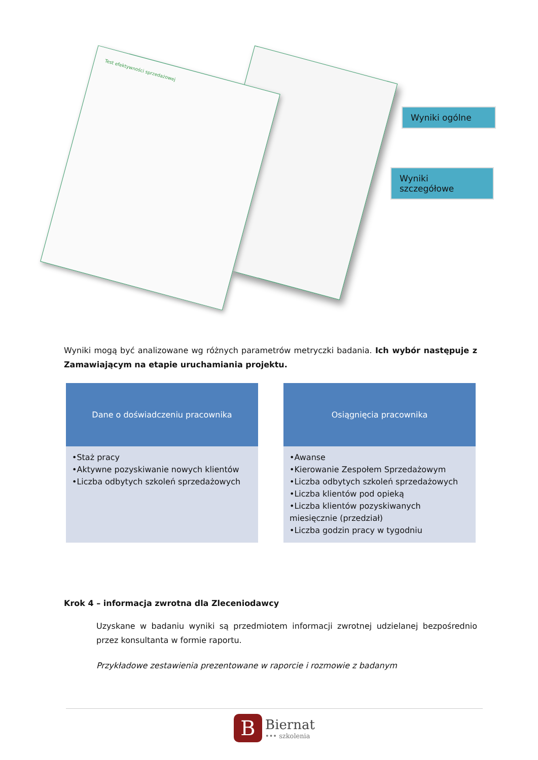Test efektywności sprzedażowej
Wyniki ogólne
Wyniki szczegółowe
Wyniki mogą być analizowane wg różnych parametrów metryczki badania. Ich wybór następuje z Zamawiającym na etapie uruchamiania projektu.
Dane o doświadczeniu pracownika
•Staż pracy
•Aktywne pozyskiwanie nowych klientów
•Liczba odbytych szkoleń sprzedażowych
Osiągnięcia pracownika
•Awanse
•Kierowanie Zespołem Sprzedażowym
•Liczba odbytych szkoleń sprzedażowych
•Liczba klientów pod opieką
•Liczba klientów pozyskiwanych miesięcznie (przedział)
•Liczba godzin pracy w tygodniu
Krok 4 – informacja zwrotna dla Zleceniodawcy
Uzyskane w badaniu wyniki są przedmiotem informacji zwrotnej udzielanej bezpośrednio przez konsultanta w formie raportu.
Przykładowe zestawienia prezentowane w raporcie i rozmowie z badanym
B
Biernat
••• szkolenia